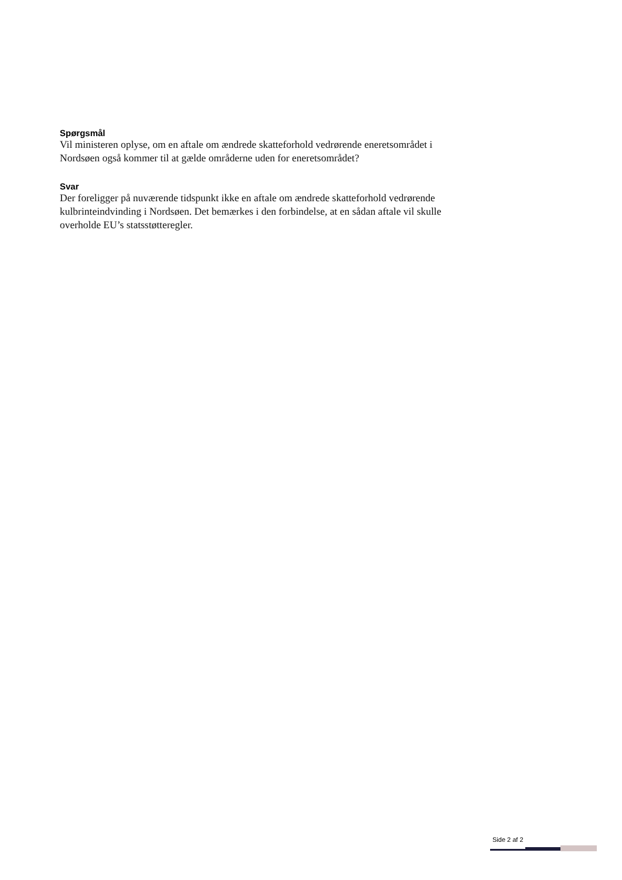Spørgsmål
Vil ministeren oplyse, om en aftale om ændrede skatteforhold vedrørende eneretsområdet i Nordsøen også kommer til at gælde områderne uden for eneretsområdet?
Svar
Der foreligger på nuværende tidspunkt ikke en aftale om ændrede skatteforhold vedrørende kulbrinteindvinding i Nordsøen. Det bemærkes i den forbindelse, at en sådan aftale vil skulle overholde EU’s statsstøtteregler.
Side 2 af 2